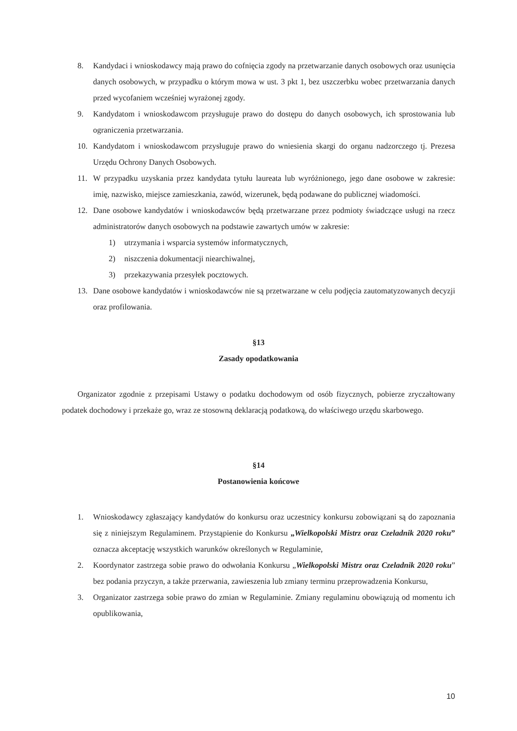8. Kandydaci i wnioskodawcy mają prawo do cofnięcia zgody na przetwarzanie danych osobowych oraz usunięcia danych osobowych, w przypadku o którym mowa w ust. 3 pkt 1, bez uszczerbku wobec przetwarzania danych przed wycofaniem wcześniej wyrażonej zgody.
9. Kandydatom i wnioskodawcom przysługuje prawo do dostępu do danych osobowych, ich sprostowania lub ograniczenia przetwarzania.
10. Kandydatom i wnioskodawcom przysługuje prawo do wniesienia skargi do organu nadzorczego tj. Prezesa Urzędu Ochrony Danych Osobowych.
11. W przypadku uzyskania przez kandydata tytułu laureata lub wyróżnionego, jego dane osobowe w zakresie: imię, nazwisko, miejsce zamieszkania, zawód, wizerunek, będą podawane do publicznej wiadomości.
12. Dane osobowe kandydatów i wnioskodawców będą przetwarzane przez podmioty świadczące usługi na rzecz administratorów danych osobowych na podstawie zawartych umów w zakresie:
1) utrzymania i wsparcia systemów informatycznych,
2) niszczenia dokumentacji niearchiwalnej,
3) przekazywania przesyłek pocztowych.
13. Dane osobowe kandydatów i wnioskodawców nie są przetwarzane w celu podjęcia zautomatyzowanych decyzji oraz profilowania.
§13
Zasady opodatkowania
Organizator zgodnie z przepisami Ustawy o podatku dochodowym od osób fizycznych, pobierze zryczałtowany podatek dochodowy i przekaże go, wraz ze stosowną deklaracją podatkową, do właściwego urzędu skarbowego.
§14
Postanowienia końcowe
1. Wnioskodawcy zgłaszający kandydatów do konkursu oraz uczestnicy konkursu zobowiązani są do zapoznania się z niniejszym Regulaminem. Przystąpienie do Konkursu „Wielkopolski Mistrz oraz Czeladnik 2020 roku” oznacza akceptację wszystkich warunków określonych w Regulaminie,
2. Koordynator zastrzega sobie prawo do odwołania Konkursu „Wielkopolski Mistrz oraz Czeladnik 2020 roku” bez podania przyczyn, a także przerwania, zawieszenia lub zmiany terminu przeprowadzenia Konkursu,
3. Organizator zastrzega sobie prawo do zmian w Regulaminie. Zmiany regulaminu obowiązują od momentu ich opublikowania,
10